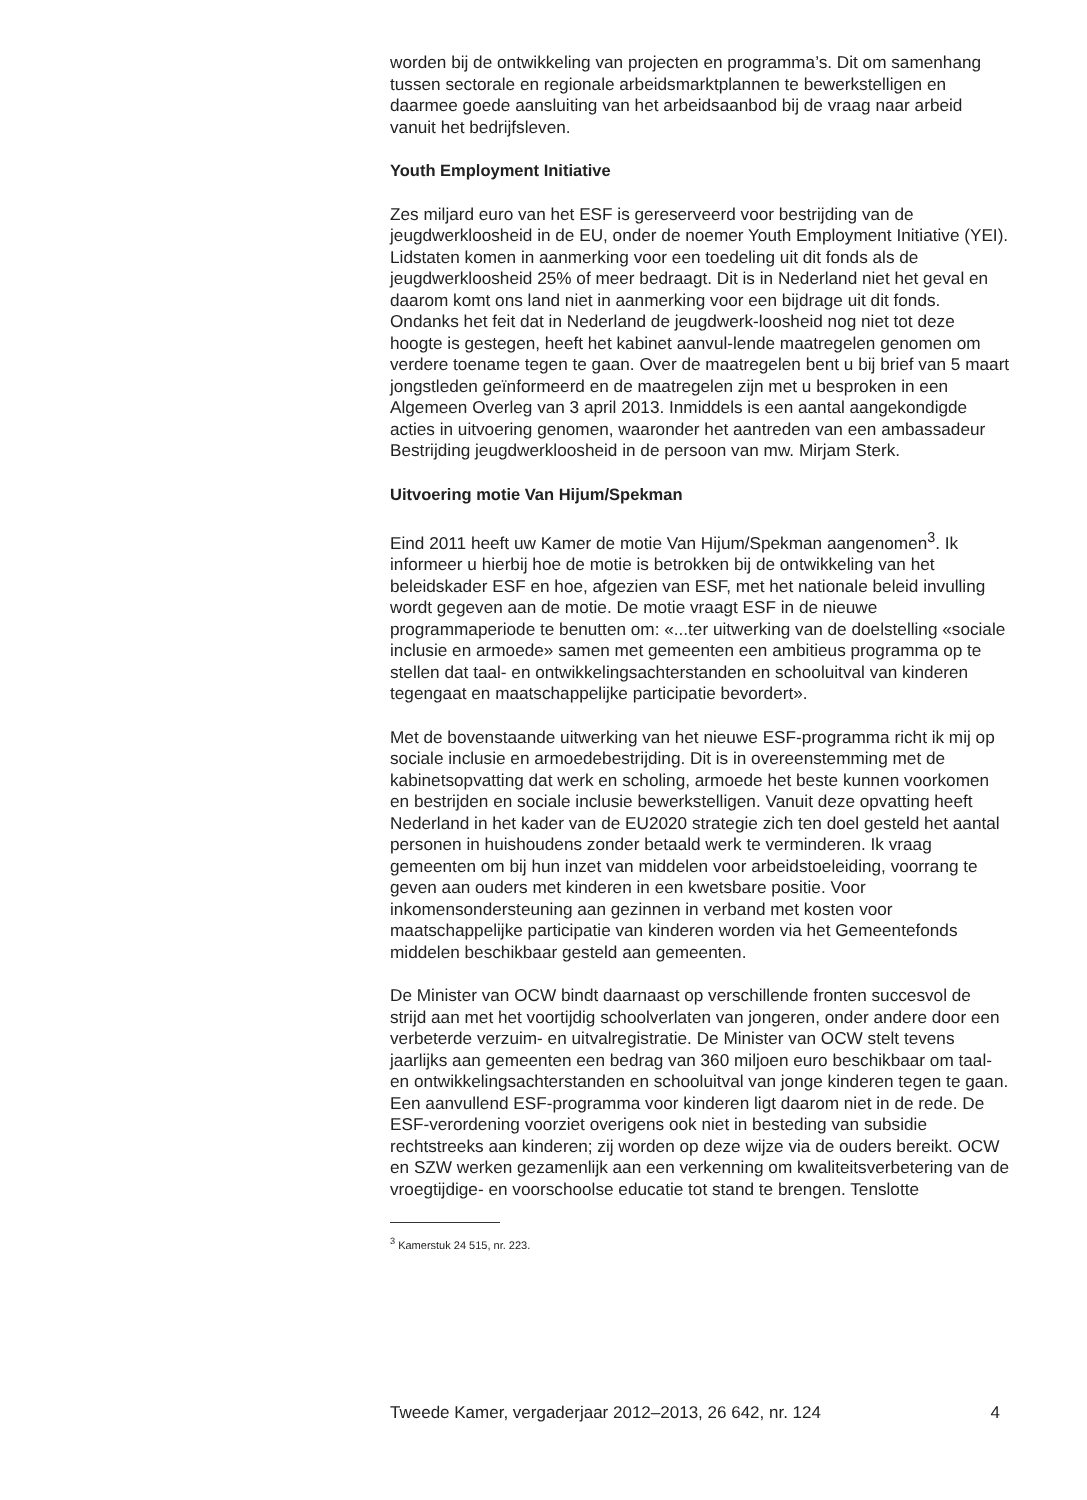worden bij de ontwikkeling van projecten en programma’s. Dit om samenhang tussen sectorale en regionale arbeidsmarktplannen te bewerkstelligen en daarmee goede aansluiting van het arbeidsaanbod bij de vraag naar arbeid vanuit het bedrijfsleven.
Youth Employment Initiative
Zes miljard euro van het ESF is gereserveerd voor bestrijding van de jeugdwerkloosheid in de EU, onder de noemer Youth Employment Initiative (YEI). Lidstaten komen in aanmerking voor een toedeling uit dit fonds als de jeugdwerkloosheid 25% of meer bedraagt. Dit is in Nederland niet het geval en daarom komt ons land niet in aanmerking voor een bijdrage uit dit fonds. Ondanks het feit dat in Nederland de jeugdwerk-loosheid nog niet tot deze hoogte is gestegen, heeft het kabinet aanvul-lende maatregelen genomen om verdere toename tegen te gaan. Over de maatregelen bent u bij brief van 5 maart jongstleden geïnformeerd en de maatregelen zijn met u besproken in een Algemeen Overleg van 3 april 2013. Inmiddels is een aantal aangekondigde acties in uitvoering genomen, waaronder het aantreden van een ambassadeur Bestrijding jeugdwerkloosheid in de persoon van mw. Mirjam Sterk.
Uitvoering motie Van Hijum/Spekman
Eind 2011 heeft uw Kamer de motie Van Hijum/Spekman aangenomen<sup>3</sup>. Ik informeer u hierbij hoe de motie is betrokken bij de ontwikkeling van het beleidskader ESF en hoe, afgezien van ESF, met het nationale beleid invulling wordt gegeven aan de motie. De motie vraagt ESF in de nieuwe programmaperiode te benutten om: «...ter uitwerking van de doelstelling «sociale inclusie en armoede» samen met gemeenten een ambitieus programma op te stellen dat taal- en ontwikkelingsachterstanden en schooluitval van kinderen tegengaat en maatschappelijke participatie bevordert».
Met de bovenstaande uitwerking van het nieuwe ESF-programma richt ik mij op sociale inclusie en armoedebestrijding. Dit is in overeenstemming met de kabinetsopvatting dat werk en scholing, armoede het beste kunnen voorkomen en bestrijden en sociale inclusie bewerkstelligen. Vanuit deze opvatting heeft Nederland in het kader van de EU2020 strategie zich ten doel gesteld het aantal personen in huishoudens zonder betaald werk te verminderen. Ik vraag gemeenten om bij hun inzet van middelen voor arbeidstoeleiding, voorrang te geven aan ouders met kinderen in een kwetsbare positie. Voor inkomensondersteuning aan gezinnen in verband met kosten voor maatschappelijke participatie van kinderen worden via het Gemeentefonds middelen beschikbaar gesteld aan gemeenten.
De Minister van OCW bindt daarnaast op verschillende fronten succesvol de strijd aan met het voortijdig schoolverlaten van jongeren, onder andere door een verbeterde verzuim- en uitvalregistratie. De Minister van OCW stelt tevens jaarlijks aan gemeenten een bedrag van 360 miljoen euro beschikbaar om taal- en ontwikkelingsachterstanden en schooluitval van jonge kinderen tegen te gaan. Een aanvullend ESF-programma voor kinderen ligt daarom niet in de rede. De ESF-verordening voorziet overigens ook niet in besteding van subsidie rechtstreeks aan kinderen; zij worden op deze wijze via de ouders bereikt. OCW en SZW werken gezamenlijk aan een verkenning om kwaliteitsverbetering van de vroegtijdige- en voorschoolse educatie tot stand te brengen. Tenslotte
<sup>3</sup> Kamerstuk 24 515, nr. 223.
Tweede Kamer, vergaderjaar 2012–2013, 26 642, nr. 124 4